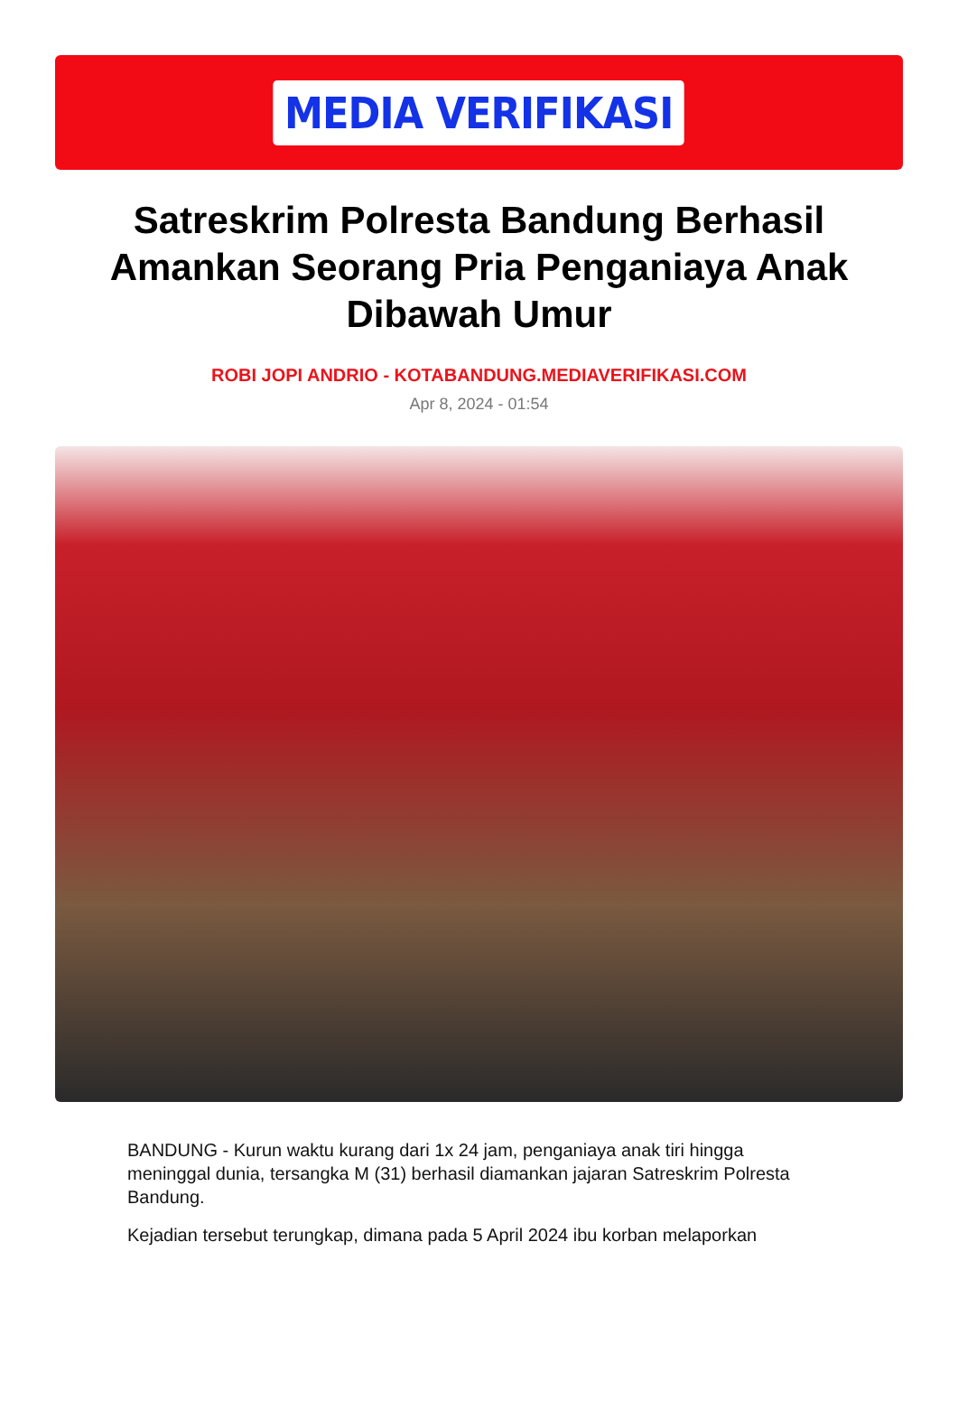MEDIA VERIFIKASI
Satreskrim Polresta Bandung Berhasil Amankan Seorang Pria Penganiaya Anak Dibawah Umur
ROBI JOPI ANDRIO - KOTABANDUNG.MEDIAVERIFIKASI.COM
Apr 8, 2024 - 01:54
BANDUNG - Kurun waktu kurang dari 1x 24 jam, penganiaya anak tiri hingga meninggal dunia, tersangka M (31) berhasil diamankan jajaran Satreskrim Polresta Bandung.
Kejadian tersebut terungkap, dimana pada 5 April 2024 ibu korban melaporkan